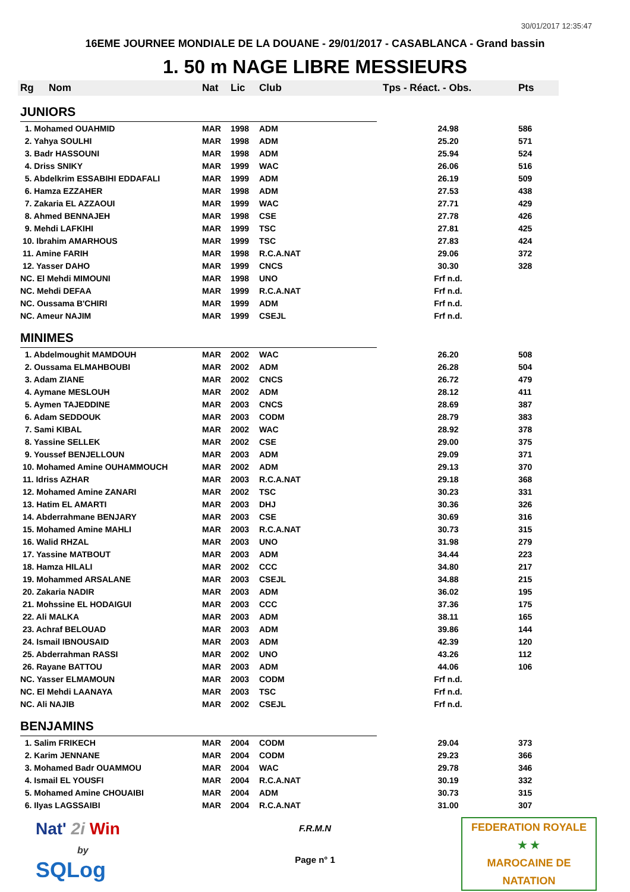30/01/2017 12:35:47
16EME JOURNEE MONDIALE DE LA DOUANE - 29/01/2017 - CASABLANCA - Grand bassin
1. 50 m NAGE LIBRE MESSIEURS
| Rg | Nom | Nat | Lic | Club | Tps - Réact. - Obs. | Pts |
| --- | --- | --- | --- | --- | --- | --- |
| JUNIORS | | | | | | |
| 1. Mohamed OUAHMID | | MAR | 1998 | ADM | 24.98 | 586 |
| 2. Yahya SOULHI | | MAR | 1998 | ADM | 25.20 | 571 |
| 3. Badr HASSOUNI | | MAR | 1998 | ADM | 25.94 | 524 |
| 4. Driss SNIKY | | MAR | 1999 | WAC | 26.06 | 516 |
| 5. Abdelkrim ESSABIHI EDDAFALI | | MAR | 1999 | ADM | 26.19 | 509 |
| 6. Hamza EZZAHER | | MAR | 1998 | ADM | 27.53 | 438 |
| 7. Zakaria EL AZZAOUI | | MAR | 1999 | WAC | 27.71 | 429 |
| 8. Ahmed BENNAJEH | | MAR | 1998 | CSE | 27.78 | 426 |
| 9. Mehdi LAFKIHI | | MAR | 1999 | TSC | 27.81 | 425 |
| 10. Ibrahim AMARHOUS | | MAR | 1999 | TSC | 27.83 | 424 |
| 11. Amine FARIH | | MAR | 1998 | R.C.A.NAT | 29.06 | 372 |
| 12. Yasser DAHO | | MAR | 1999 | CNCS | 30.30 | 328 |
| NC. El Mehdi MIMOUNI | | MAR | 1998 | UNO | Frf n.d. | |
| NC. Mehdi DEFAA | | MAR | 1999 | R.C.A.NAT | Frf n.d. | |
| NC. Oussama B'CHIRI | | MAR | 1999 | ADM | Frf n.d. | |
| NC. Ameur NAJIM | | MAR | 1999 | CSEJL | Frf n.d. | |
| MINIMES | | | | | | |
| 1. Abdelmoughit MAMDOUH | | MAR | 2002 | WAC | 26.20 | 508 |
| 2. Oussama ELMAHBOUBI | | MAR | 2002 | ADM | 26.28 | 504 |
| 3. Adam ZIANE | | MAR | 2002 | CNCS | 26.72 | 479 |
| 4. Aymane MESLOUH | | MAR | 2002 | ADM | 28.12 | 411 |
| 5. Aymen TAJEDDINE | | MAR | 2003 | CNCS | 28.69 | 387 |
| 6. Adam SEDDOUK | | MAR | 2003 | CODM | 28.79 | 383 |
| 7. Sami KIBAL | | MAR | 2002 | WAC | 28.92 | 378 |
| 8. Yassine SELLEK | | MAR | 2002 | CSE | 29.00 | 375 |
| 9. Youssef BENJELLOUN | | MAR | 2003 | ADM | 29.09 | 371 |
| 10. Mohamed Amine OUHAMMOUCH | | MAR | 2002 | ADM | 29.13 | 370 |
| 11. Idriss AZHAR | | MAR | 2003 | R.C.A.NAT | 29.18 | 368 |
| 12. Mohamed Amine ZANARI | | MAR | 2002 | TSC | 30.23 | 331 |
| 13. Hatim EL AMARTI | | MAR | 2003 | DHJ | 30.36 | 326 |
| 14. Abderrahmane BENJARY | | MAR | 2003 | CSE | 30.69 | 316 |
| 15. Mohamed Amine MAHLI | | MAR | 2003 | R.C.A.NAT | 30.73 | 315 |
| 16. Walid RHZAL | | MAR | 2003 | UNO | 31.98 | 279 |
| 17. Yassine MATBOUT | | MAR | 2003 | ADM | 34.44 | 223 |
| 18. Hamza HILALI | | MAR | 2002 | CCC | 34.80 | 217 |
| 19. Mohammed ARSALANE | | MAR | 2003 | CSEJL | 34.88 | 215 |
| 20. Zakaria NADIR | | MAR | 2003 | ADM | 36.02 | 195 |
| 21. Mohssine EL HODAIGUI | | MAR | 2003 | CCC | 37.36 | 175 |
| 22. Ali MALKA | | MAR | 2003 | ADM | 38.11 | 165 |
| 23. Achraf BELOUAD | | MAR | 2003 | ADM | 39.86 | 144 |
| 24. Ismail IBNOUSAID | | MAR | 2003 | ADM | 42.39 | 120 |
| 25. Abderrahman RASSI | | MAR | 2002 | UNO | 43.26 | 112 |
| 26. Rayane BATTOU | | MAR | 2003 | ADM | 44.06 | 106 |
| NC. Yasser ELMAMOUN | | MAR | 2003 | CODM | Frf n.d. | |
| NC. El Mehdi LAANAYA | | MAR | 2003 | TSC | Frf n.d. | |
| NC. Ali NAJIB | | MAR | 2002 | CSEJL | Frf n.d. | |
| BENJAMINS | | | | | | |
| 1. Salim FRIKECH | | MAR | 2004 | CODM | 29.04 | 373 |
| 2. Karim JENNANE | | MAR | 2004 | CODM | 29.23 | 366 |
| 3. Mohamed Badr OUAMMOU | | MAR | 2004 | WAC | 29.78 | 346 |
| 4. Ismail EL YOUSFI | | MAR | 2004 | R.C.A.NAT | 30.19 | 332 |
| 5. Mohamed Amine CHOUAIBI | | MAR | 2004 | ADM | 30.73 | 315 |
| 6. Ilyas LAGSSAIBI | | MAR | 2004 | R.C.A.NAT | 31.00 | 307 |
Nat' 2i Win
by
SQLog
F.R.M.N
Page n° 1
FEDERATION ROYALE
★ ★
MAROCAINE DE NATATION